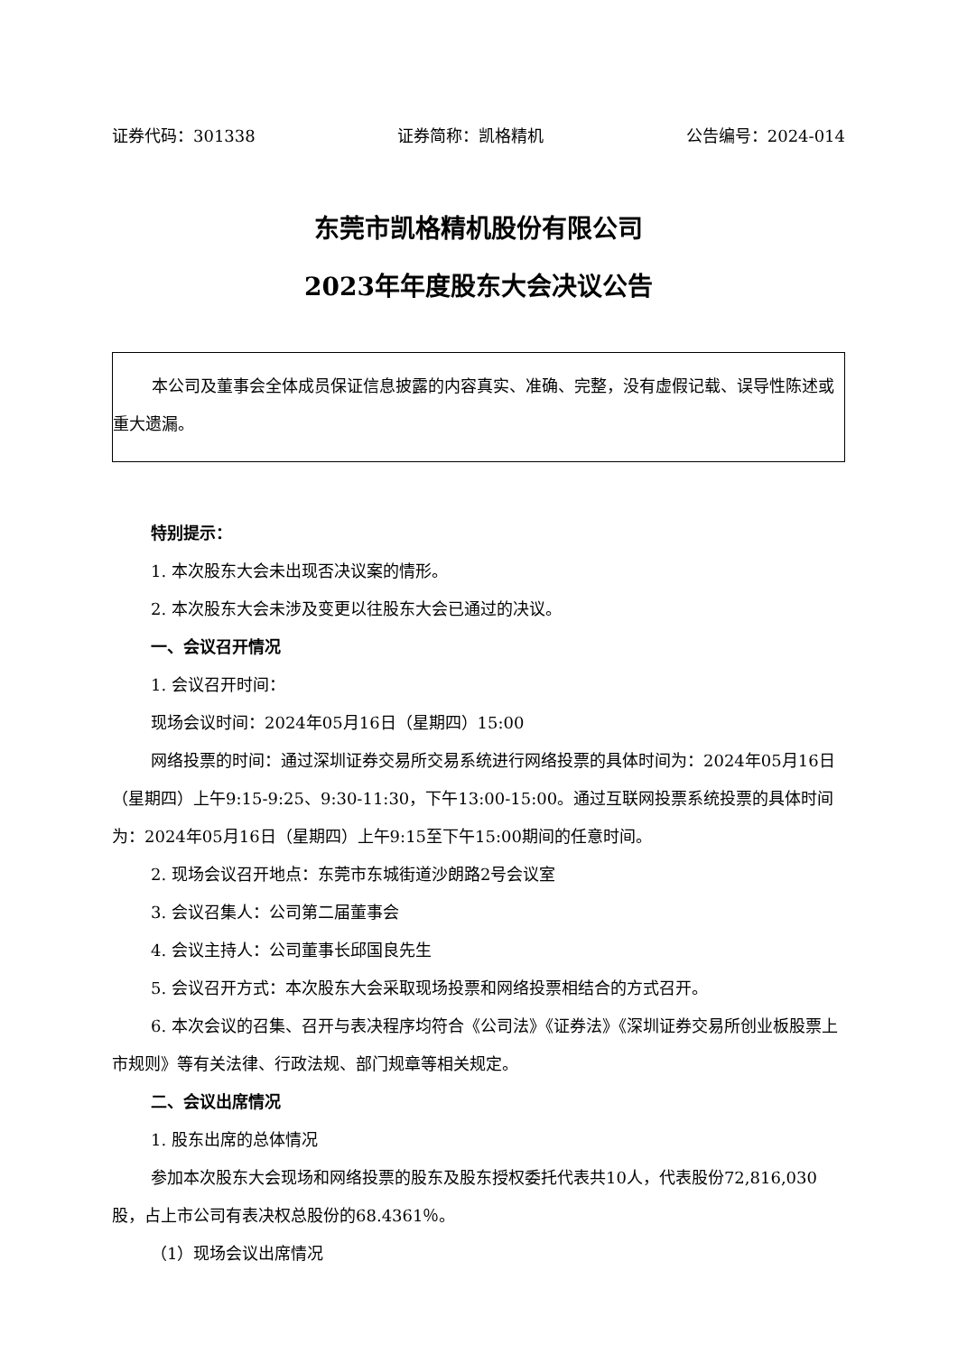证券代码：301338 证券简称：凯格精机 公告编号：2024-014
东莞市凯格精机股份有限公司
2023年年度股东大会决议公告
本公司及董事会全体成员保证信息披露的内容真实、准确、完整，没有虚假记载、误导性陈述或重大遗漏。
特别提示：
1. 本次股东大会未出现否决议案的情形。
2. 本次股东大会未涉及变更以往股东大会已通过的决议。
一、会议召开情况
1. 会议召开时间：
现场会议时间：2024年05月16日（星期四）15:00
网络投票的时间：通过深圳证券交易所交易系统进行网络投票的具体时间为：2024年05月16日（星期四）上午9:15-9:25、9:30-11:30，下午13:00-15:00。通过互联网投票系统投票的具体时间为：2024年05月16日（星期四）上午9:15至下午15:00期间的任意时间。
2. 现场会议召开地点：东莞市东城街道沙朗路2号会议室
3. 会议召集人：公司第二届董事会
4. 会议主持人：公司董事长邱国良先生
5. 会议召开方式：本次股东大会采取现场投票和网络投票相结合的方式召开。
6. 本次会议的召集、召开与表决程序均符合《公司法》《证券法》《深圳证券交易所创业板股票上市规则》等有关法律、行政法规、部门规章等相关规定。
二、会议出席情况
1. 股东出席的总体情况
参加本次股东大会现场和网络投票的股东及股东授权委托代表共10人，代表股份72,816,030股，占上市公司有表决权总股份的68.4361％。
（1）现场会议出席情况